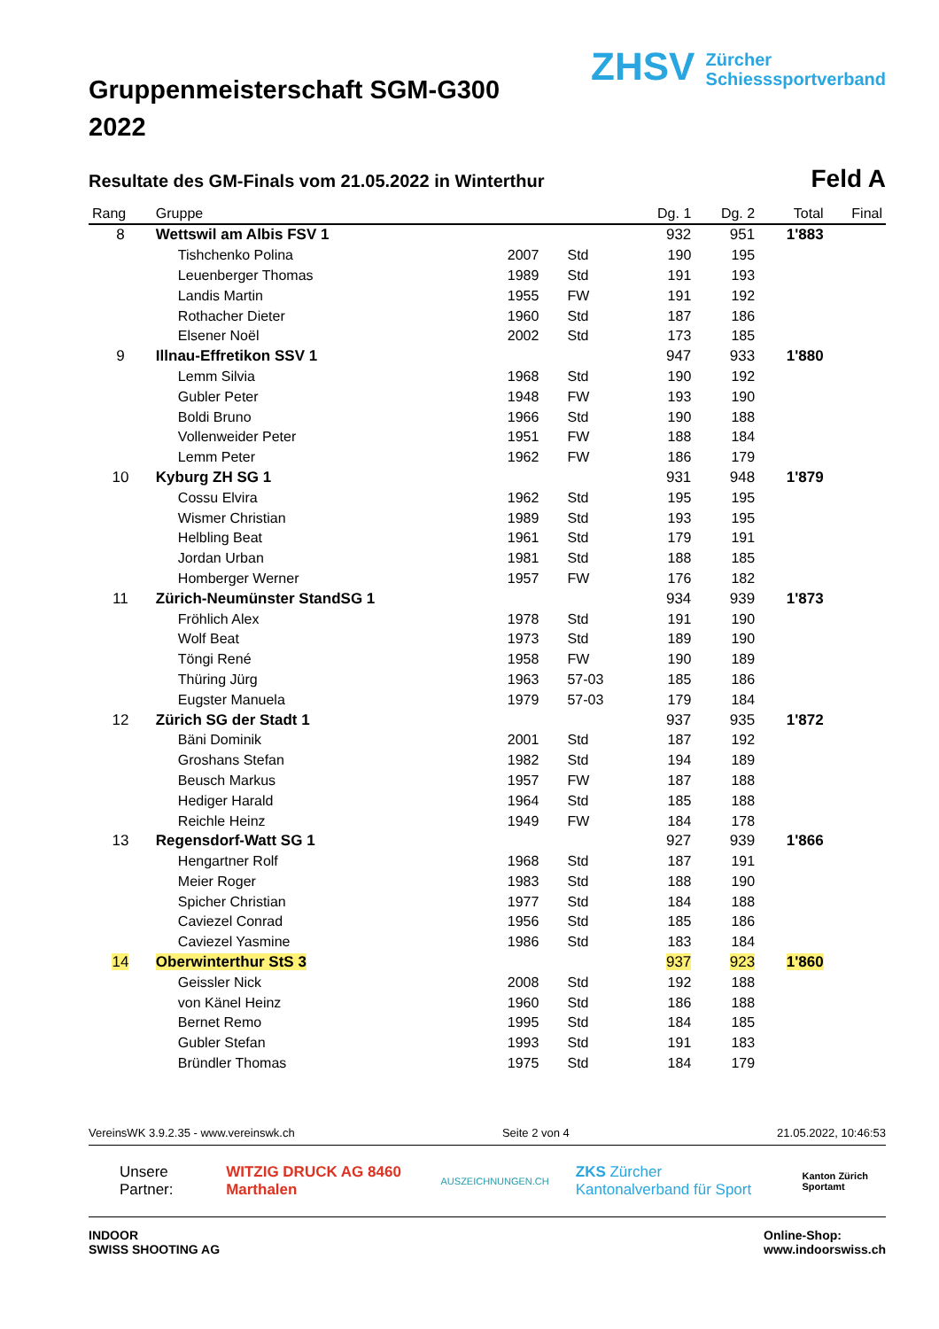Gruppenmeisterschaft SGM-G300
2022
ZHSV Zürcher
Schiesssportverband
Resultate des GM-Finals vom 21.05.2022 in Winterthur
Feld A
| Rang | Gruppe | | | Dg. 1 | Dg. 2 | Total | Final |
| --- | --- | --- | --- | --- | --- | --- | --- |
| 8 | Wettswil am Albis FSV 1 | | | 932 | 951 | 1'883 | |
| | Tishchenko Polina | 2007 | Std | 190 | 195 | | |
| | Leuenberger Thomas | 1989 | Std | 191 | 193 | | |
| | Landis Martin | 1955 | FW | 191 | 192 | | |
| | Rothacher Dieter | 1960 | Std | 187 | 186 | | |
| | Elsener Noël | 2002 | Std | 173 | 185 | | |
| 9 | Illnau-Effretikon SSV 1 | | | 947 | 933 | 1'880 | |
| | Lemm Silvia | 1968 | Std | 190 | 192 | | |
| | Gubler Peter | 1948 | FW | 193 | 190 | | |
| | Boldi Bruno | 1966 | Std | 190 | 188 | | |
| | Vollenweider Peter | 1951 | FW | 188 | 184 | | |
| | Lemm Peter | 1962 | FW | 186 | 179 | | |
| 10 | Kyburg ZH SG 1 | | | 931 | 948 | 1'879 | |
| | Cossu Elvira | 1962 | Std | 195 | 195 | | |
| | Wismer Christian | 1989 | Std | 193 | 195 | | |
| | Helbling Beat | 1961 | Std | 179 | 191 | | |
| | Jordan Urban | 1981 | Std | 188 | 185 | | |
| | Homberger Werner | 1957 | FW | 176 | 182 | | |
| 11 | Zürich-Neumünster StandSG 1 | | | 934 | 939 | 1'873 | |
| | Fröhlich Alex | 1978 | Std | 191 | 190 | | |
| | Wolf Beat | 1973 | Std | 189 | 190 | | |
| | Töngi René | 1958 | FW | 190 | 189 | | |
| | Thüring Jürg | 1963 | 57-03 | 185 | 186 | | |
| | Eugster Manuela | 1979 | 57-03 | 179 | 184 | | |
| 12 | Zürich SG der Stadt 1 | | | 937 | 935 | 1'872 | |
| | Bäni Dominik | 2001 | Std | 187 | 192 | | |
| | Groshans Stefan | 1982 | Std | 194 | 189 | | |
| | Beusch Markus | 1957 | FW | 187 | 188 | | |
| | Hediger Harald | 1964 | Std | 185 | 188 | | |
| | Reichle Heinz | 1949 | FW | 184 | 178 | | |
| 13 | Regensdorf-Watt SG 1 | | | 927 | 939 | 1'866 | |
| | Hengartner Rolf | 1968 | Std | 187 | 191 | | |
| | Meier Roger | 1983 | Std | 188 | 190 | | |
| | Spicher Christian | 1977 | Std | 184 | 188 | | |
| | Caviezel Conrad | 1956 | Std | 185 | 186 | | |
| | Caviezel Yasmine | 1986 | Std | 183 | 184 | | |
| 14 | Oberwinterthur StS 3 | | | 937 | 923 | 1'860 | |
| | Geissler Nick | 2008 | Std | 192 | 188 | | |
| | von Känel Heinz | 1960 | Std | 186 | 188 | | |
| | Bernet Remo | 1995 | Std | 184 | 185 | | |
| | Gubler Stefan | 1993 | Std | 191 | 183 | | |
| | Bründler Thomas | 1975 | Std | 184 | 179 | | |
VereinsWK 3.9.2.35 - www.vereinswk.ch Seite 2 von 4 21.05.2022, 10:46:53
Unsere Partner: WITZIG DRUCK AG 8460 Marthalen AUSZEICHNUNGEN.CH ZKS Zürcher Kantonalverband für Sport Kanton Zürich Sportamt
INDOOR
SWISS SHOOTING AG Online-Shop:
www.indoorswiss.ch